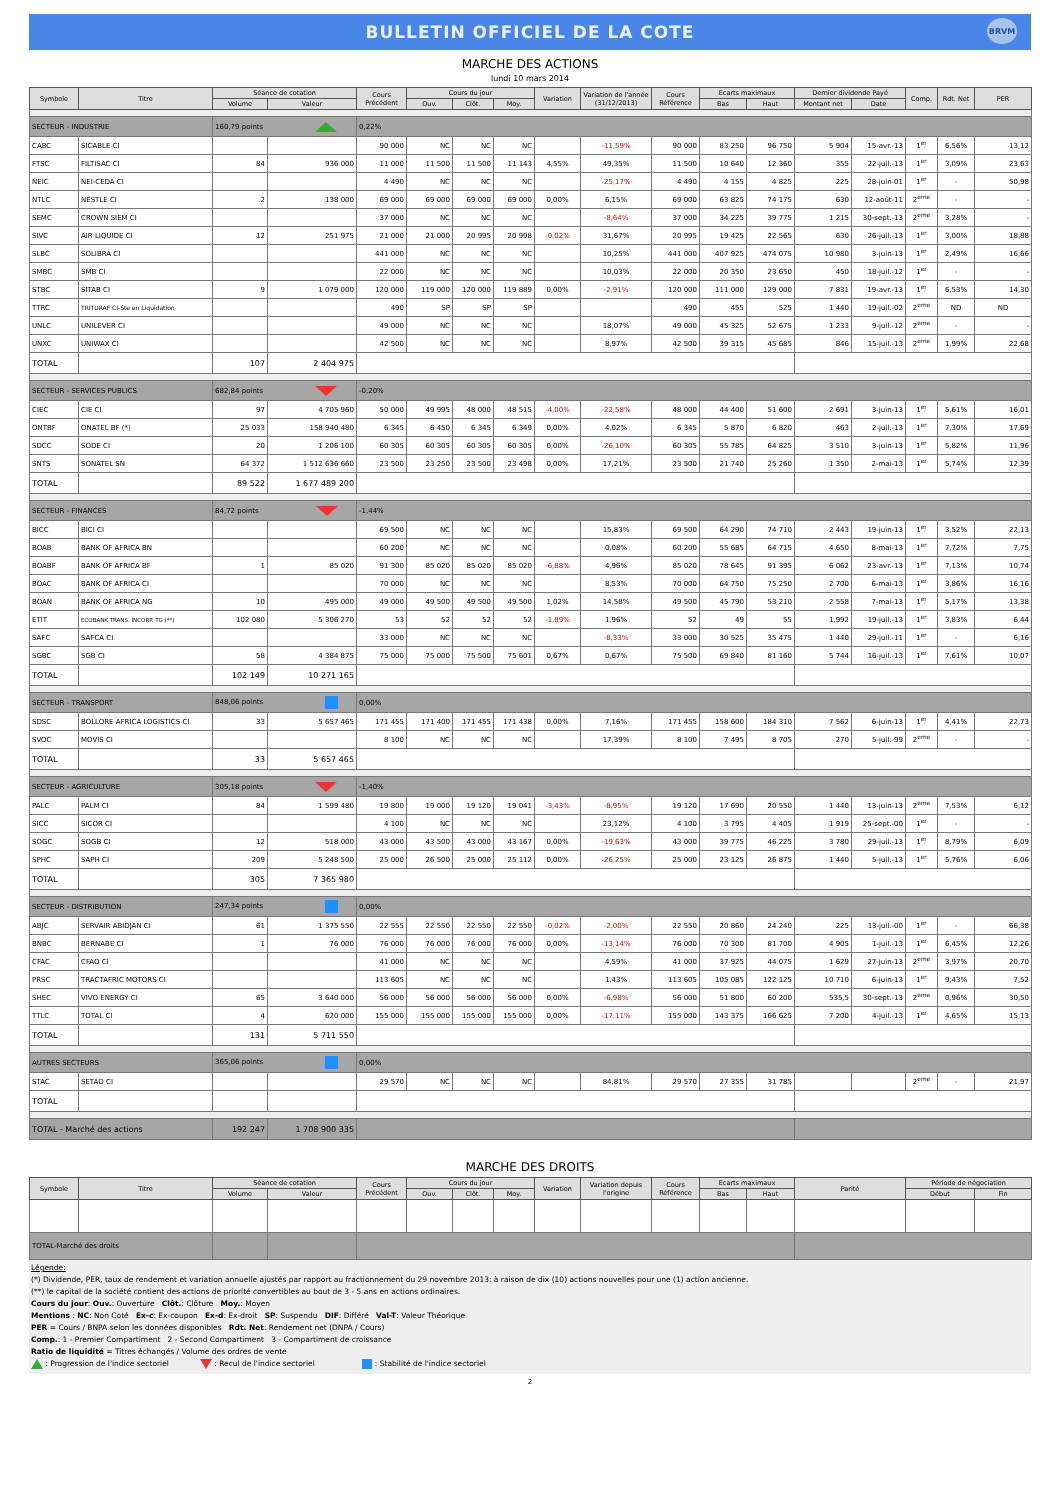BULLETIN OFFICIEL DE LA COTE
BRVM
MARCHE DES ACTIONS
lundi 10 mars 2014
| Symbole | Titre | Séance de cotation | | Cours Précédent | Cours du jour | | | Variation | Variation de l'année (31/12/2013) | Cours Référence | Ecarts maximaux | | Dernier dividende Payé | | Comp. | Rdt. Net | PER |
| --- | --- | --- | --- | --- | --- | --- | --- | --- | --- | --- | --- | --- | --- | --- | --- | --- | --- |
| | | Volume | Valeur | | Ouv. | Clôt. | Moy. | | | | Bas | Haut | Montant net | Date | | | |
| SECTEUR - INDUSTRIE | | 160,79 points | | 0,22% | | | | | | | | | | | | | |
| CABC | SICABLE CI | | | 90 000 | NC | NC | NC | | -11,59% | 90 000 | 83 250 | 96 750 | 5 904 | 15-avr.-13 | 1<sup>er</sup> | 6,56% | 13,12 |
| FTSC | FILTISAC CI | 84 | 936 000 | 11 000 | 11 500 | 11 500 | 11 143 | 4,55% | 49,35% | 11 500 | 10 640 | 12 360 | 355 | 22-juil.-13 | 1<sup>er</sup> | 3,09% | 23,63 |
| NEIC | NEI-CEDA CI | | | 4 490 | NC | NC | NC | | -25,17% | 4 490 | 4 155 | 4 825 | 225 | 28-juin-01 | 1<sup>er</sup> | - | 50,98 |
| NTLC | NESTLE CI | 2 | 138 000 | 69 000 | 69 000 | 69 000 | 69 000 | 0,00% | 6,15% | 69 000 | 63 825 | 74 175 | 630 | 12-août-11 | 2<sup>eme</sup> | - | - |
| SEMC | CROWN SIEM CI | | | 37 000 | NC | NC | NC | | -8,64% | 37 000 | 34 225 | 39 775 | 1 215 | 30-sept.-13 | 2<sup>eme</sup> | 3,28% | - |
| SIVC | AIR LIQUIDE CI | 12 | 251 975 | 21 000 | 21 000 | 20 995 | 20 998 | -0,02% | 31,67% | 20 995 | 19 425 | 22 565 | 630 | 26-juil.-13 | 1<sup>er</sup> | 3,00% | 18,88 |
| SLBC | SOLIBRA CI | | | 441 000 | NC | NC | NC | | 10,25% | 441 000 | 407 925 | 474 075 | 10 980 | 3-juin-13 | 1<sup>er</sup> | 2,49% | 16,66 |
| SMBC | SMB CI | | | 22 000 | NC | NC | NC | | 10,03% | 22 000 | 20 350 | 23 650 | 450 | 18-juil.-12 | 1<sup>er</sup> | - | - |
| STBC | SITAB CI | 9 | 1 079 000 | 120 000 | 119 000 | 120 000 | 119 889 | 0,00% | -2,91% | 120 000 | 111 000 | 129 000 | 7 831 | 19-avr.-13 | 1<sup>er</sup> | 6,53% | 14,30 |
| TTRC | TRITURAF CI-Ste en Liquidation | | | 490 | SP | SP | SP | | | 490 | 455 | 525 | 1 440 | 19-juil.-02 | 2<sup>eme</sup> | ND | ND |
| UNLC | UNILEVER CI | | | 49 000 | NC | NC | NC | | 18,07% | 49 000 | 45 325 | 52 675 | 1 233 | 9-juil.-12 | 2<sup>eme</sup> | - | - |
| UNXC | UNIWAX CI | | | 42 500 | NC | NC | NC | | 8,97% | 42 500 | 39 315 | 45 685 | 846 | 15-juil.-13 | 2<sup>eme</sup> | 1,99% | 22,68 |
| TOTAL | | 107 | 2 404 975 | | | | | | | | | | | | | | |
| SECTEUR - SERVICES PUBLICS | | 682,84 points | | -0,20% | | | | | | | | | | | | | |
| CIEC | CIE CI | 97 | 4 705 960 | 50 000 | 49 995 | 48 000 | 48 515 | -4,00% | -22,58% | 48 000 | 44 400 | 51 600 | 2 691 | 3-juin-13 | 1<sup>er</sup> | 5,61% | 16,01 |
| ONTBF | ONATEL BF (*) | 25 033 | 158 940 480 | 6 345 | 6 450 | 6 345 | 6 349 | 0,00% | 4,02% | 6 345 | 5 870 | 6 820 | 463 | 2-juil.-13 | 1<sup>er</sup> | 7,30% | 17,69 |
| SDCC | SODE CI | 20 | 1 206 100 | 60 305 | 60 305 | 60 305 | 60 305 | 0,00% | -26,10% | 60 305 | 55 785 | 64 825 | 3 510 | 3-juin-13 | 1<sup>er</sup> | 5,82% | 11,96 |
| SNTS | SONATEL SN | 64 372 | 1 512 636 660 | 23 500 | 23 250 | 23 500 | 23 498 | 0,00% | 17,21% | 23 500 | 21 740 | 25 260 | 1 350 | 2-mai-13 | 1<sup>er</sup> | 5,74% | 12,39 |
| TOTAL | | 89 522 | 1 677 489 200 | | | | | | | | | | | | | | |
| SECTEUR - FINANCES | | 84,72 points | | -1,44% | | | | | | | | | | | | | |
| BICC | BICI CI | | | 69 500 | NC | NC | NC | | 15,83% | 69 500 | 64 290 | 74 710 | 2 443 | 19-juin-13 | 1<sup>er</sup> | 3,52% | 22,13 |
| BOAB | BANK OF AFRICA BN | | | 60 200 | NC | NC | NC | | 0,08% | 60 200 | 55 685 | 64 715 | 4 650 | 8-mai-13 | 1<sup>er</sup> | 7,72% | 7,75 |
| BOABF | BANK OF AFRICA BF | 1 | 85 020 | 91 300 | 85 020 | 85 020 | 85 020 | -6,88% | 4,96% | 85 020 | 78 645 | 91 395 | 6 062 | 23-avr.-13 | 1<sup>er</sup> | 7,13% | 10,74 |
| BOAC | BANK OF AFRICA CI | | | 70 000 | NC | NC | NC | | 8,53% | 70 000 | 64 750 | 75 250 | 2 700 | 6-mai-13 | 1<sup>er</sup> | 3,86% | 16,16 |
| BOAN | BANK OF AFRICA NG | 10 | 495 000 | 49 000 | 49 500 | 49 500 | 49 500 | 1,02% | 14,58% | 49 500 | 45 790 | 53 210 | 2 558 | 7-mai-13 | 1<sup>er</sup> | 5,17% | 13,38 |
| ETIT | ECOBANK TRANS. INCORP. TG (**) | 102 080 | 5 306 270 | 53 | 52 | 52 | 52 | -1,89% | 1,96% | 52 | 49 | 55 | 1,992 | 19-juil.-13 | 1<sup>er</sup> | 3,83% | 6,44 |
| SAFC | SAFCA CI | | | 33 000 | NC | NC | NC | | -8,33% | 33 000 | 30 525 | 35 475 | 1 440 | 29-juil.-11 | 1<sup>er</sup> | - | 6,16 |
| SGBC | SGB CI | 58 | 4 384 875 | 75 000 | 75 000 | 75 500 | 75 601 | 0,67% | 0,67% | 75 500 | 69 840 | 81 160 | 5 744 | 16-juil.-13 | 1<sup>er</sup> | 7,61% | 10,07 |
| TOTAL | | 102 149 | 10 271 165 | | | | | | | | | | | | | | |
| SECTEUR - TRANSPORT | | 848,06 points | | 0,00% | | | | | | | | | | | | | |
| SDSC | BOLLORE AFRICA LOGISTICS CI | 33 | 5 657 465 | 171 455 | 171 400 | 171 455 | 171 438 | 0,00% | 7,16% | 171 455 | 158 600 | 184 310 | 7 562 | 6-juin-13 | 1<sup>er</sup> | 4,41% | 22,73 |
| SVOC | MOVIS CI | | | 8 100 | NC | NC | NC | | 17,39% | 8 100 | 7 495 | 8 705 | 270 | 5-juil.-99 | 2<sup>eme</sup> | - | - |
| TOTAL | | 33 | 5 657 465 | | | | | | | | | | | | | | |
| SECTEUR - AGRICULTURE | | 305,18 points | | -1,40% | | | | | | | | | | | | | |
| PALC | PALM CI | 84 | 1 599 480 | 19 800 | 19 000 | 19 120 | 19 041 | -3,43% | -8,95% | 19 120 | 17 690 | 20 550 | 1 440 | 13-juin-13 | 2<sup>eme</sup> | 7,53% | 6,12 |
| SICC | SICOR CI | | | 4 100 | NC | NC | NC | | 23,12% | 4 100 | 3 795 | 4 405 | 1 919 | 25-sept.-00 | 1<sup>er</sup> | - | - |
| SOGC | SOGB CI | 12 | 518 000 | 43 000 | 43 500 | 43 000 | 43 167 | 0,00% | -19,63% | 43 000 | 39 775 | 46 225 | 3 780 | 29-juil.-13 | 1<sup>er</sup> | 8,79% | 6,09 |
| SPHC | SAPH CI | 209 | 5 248 500 | 25 000 | 26 500 | 25 000 | 25 112 | 0,00% | -26,25% | 25 000 | 23 125 | 26 875 | 1 440 | 5-juil.-13 | 1<sup>er</sup> | 5,76% | 6,06 |
| TOTAL | | 305 | 7 365 980 | | | | | | | | | | | | | | |
| SECTEUR - DISTRIBUTION | | 247,34 points | | 0,00% | | | | | | | | | | | | | |
| ABJC | SERVAIR ABIDJAN CI | 61 | 1 375 550 | 22 555 | 22 550 | 22 550 | 22 550 | -0,02% | -2,00% | 22 550 | 20 860 | 24 240 | 225 | 13-juil.-00 | 1<sup>er</sup> | - | 66,38 |
| BNBC | BERNABE CI | 1 | 76 000 | 76 000 | 76 000 | 76 000 | 76 000 | 0,00% | -13,14% | 76 000 | 70 300 | 81 700 | 4 905 | 1-juil.-13 | 1<sup>er</sup> | 6,45% | 12,26 |
| CFAC | CFAO CI | | | 41 000 | NC | NC | NC | | 4,59% | 41 000 | 37 925 | 44 075 | 1 629 | 27-juin-13 | 2<sup>eme</sup> | 3,97% | 20,70 |
| PRSC | TRACTAFRIC MOTORS CI | | | 113 605 | NC | NC | NC | | 1,43% | 113 605 | 105 085 | 122 125 | 10 710 | 6-juin-13 | 1<sup>er</sup> | 9,43% | 7,52 |
| SHEC | VIVO ENERGY CI | 65 | 3 640 000 | 56 000 | 56 000 | 56 000 | 56 000 | 0,00% | -6,98% | 56 000 | 51 800 | 60 200 | 535,5 | 30-sept.-13 | 2<sup>eme</sup> | 0,96% | 30,50 |
| TTLC | TOTAL CI | 4 | 620 000 | 155 000 | 155 000 | 155 000 | 155 000 | 0,00% | -17,11% | 155 000 | 143 375 | 166 625 | 7 200 | 4-juil.-13 | 1<sup>er</sup> | 4,65% | 15,13 |
| TOTAL | | 131 | 5 711 550 | | | | | | | | | | | | | | |
| AUTRES SECTEURS | | 365,06 points | | 0,00% | | | | | | | | | | | | | |
| STAC | SETAO CI | | | 29 570 | NC | NC | NC | | 84,81% | 29 570 | 27 355 | 31 785 | | | 2<sup>eme</sup> | - | 21,97 |
| TOTAL | | | | | | | | | | | | | | | | | |
| TOTAL - Marché des actions | | 192 247 | 1 708 900 335 | | | | | | | | | | | | | | |
MARCHE DES DROITS
| Symbole | Titre | Séance de cotation | | Cours Précédent | Cours du jour | | | Variation | Variation depuis l'origine | Cours Référence | Ecarts maximaux | | Parité | Période de négociation | |
| --- | --- | --- | --- | --- | --- | --- | --- | --- | --- | --- | --- | --- | --- | --- | --- |
| | | Volume | Valeur | | Ouv. | Clôt. | Moy. | | | | Bas | Haut | | Début | Fin |
| TOTAL-Marché des droits | | | | | | | | | | | | | | | |
Légende:
(*) Dividende, PER, taux de rendement et variation annuelle ajustés par rapport au fractionnement du 29 novembre 2013: à raison de dix (10) actions nouvelles pour une (1) action ancienne.
(**) le capital de la société contient des actions de priorité convertibles au bout de 3 - 5 ans en actions ordinaires.
Cours du jour: Ouv.: Ouverture Clôt.: Clôture Moy.: Moyen
Mentions : NC: Non Coté Ex-c: Ex-coupon Ex-d: Ex-droit SP: Suspendu DIF: Différé Val-T: Valeur Théorique
PER = Cours / BNPA selon les données disponibles Rdt. Net: Rendement net (DNPA / Cours)
Comp.: 1 - Premier Compartiment 2 - Second Compartiment 3 - Compartiment de croissance
Ratio de liquidité = Titres échangés / Volume des ordres de vente
: Progression de l'indice sectoriel : Recul de l'indice sectoriel : Stabilité de l'indice sectoriel
2